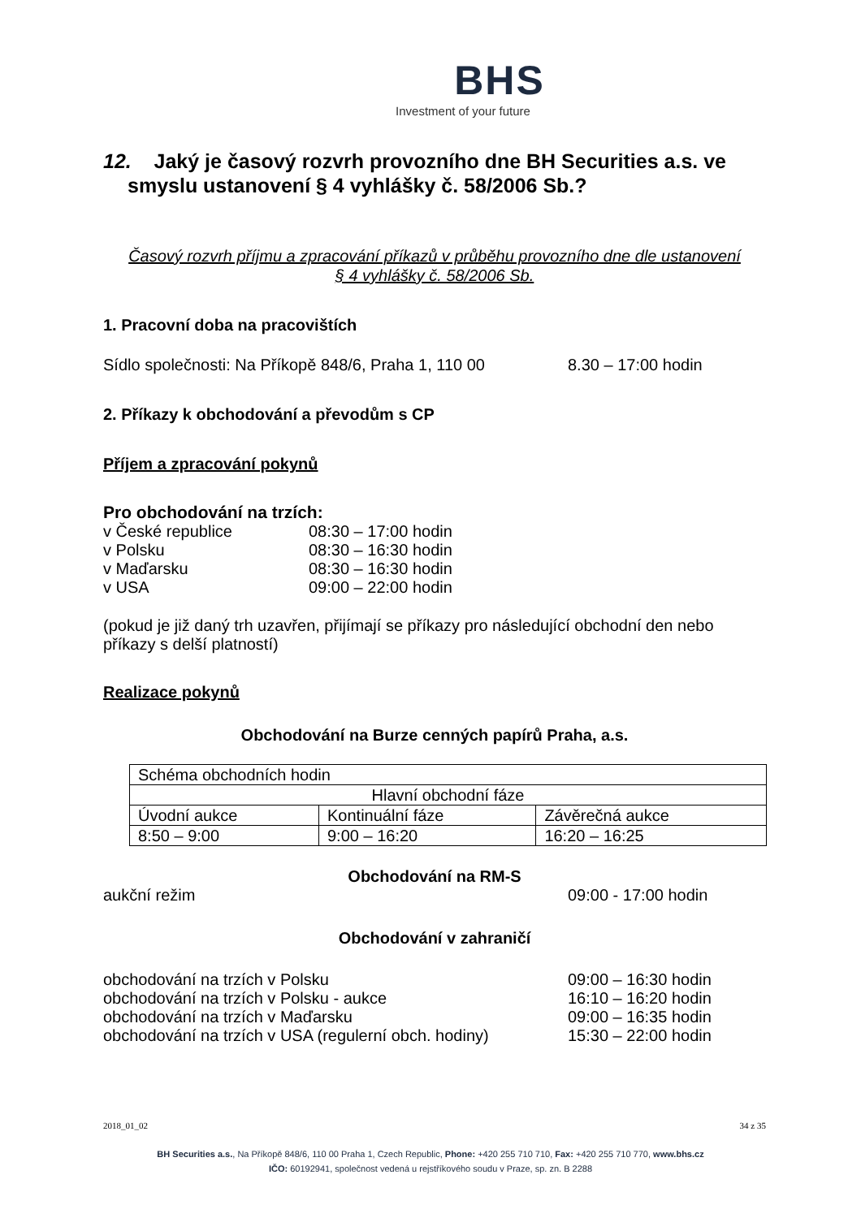BHS
Investment of your future
12. Jaký je časový rozvrh provozního dne BH Securities a.s. ve smyslu ustanovení § 4 vyhlášky č. 58/2006 Sb.?
Časový rozvrh příjmu a zpracování příkazů v průběhu provozního dne dle ustanovení
§ 4 vyhlášky č. 58/2006 Sb.
1. Pracovní doba na pracovištích
Sídlo společnosti: Na Příkopě 848/6, Praha 1, 110 00 8.30 – 17:00 hodin
2. Příkazy k obchodování a převodům s CP
Příjem a zpracování pokynů
Pro obchodování na trzích:
v České republice 08:30 – 17:00 hodin
v Polsku 08:30 – 16:30 hodin
v Maďarsku 08:30 – 16:30 hodin
v USA 09:00 – 22:00 hodin
(pokud je již daný trh uzavřen, přijímají se příkazy pro následující obchodní den nebo příkazy s delší platností)
Realizace pokynů
Obchodování na Burze cenných papírů Praha, a.s.
| Schéma obchodních hodin | | |
| Hlavní obchodní fáze | | |
| Úvodní aukce | Kontinuální fáze | Závěrečná aukce |
| 8:50 – 9:00 | 9:00 – 16:20 | 16:20 – 16:25 |
Obchodování na RM-S
aukční režim 09:00 - 17:00 hodin
Obchodování v zahraničí
obchodování na trzích v Polsku 09:00 – 16:30 hodin
obchodování na trzích v Polsku - aukce 16:10 – 16:20 hodin
obchodování na trzích v Maďarsku 09:00 – 16:35 hodin
obchodování na trzích v USA (regulerní obch. hodiny) 15:30 – 22:00 hodin
2018_01_02 34 z 35
BH Securities a.s., Na Příkopě 848/6, 110 00 Praha 1, Czech Republic, Phone: +420 255 710 710, Fax: +420 255 710 770, www.bhs.cz
IČO: 60192941, společnost vedená u rejstříkového soudu v Praze, sp. zn. B 2288